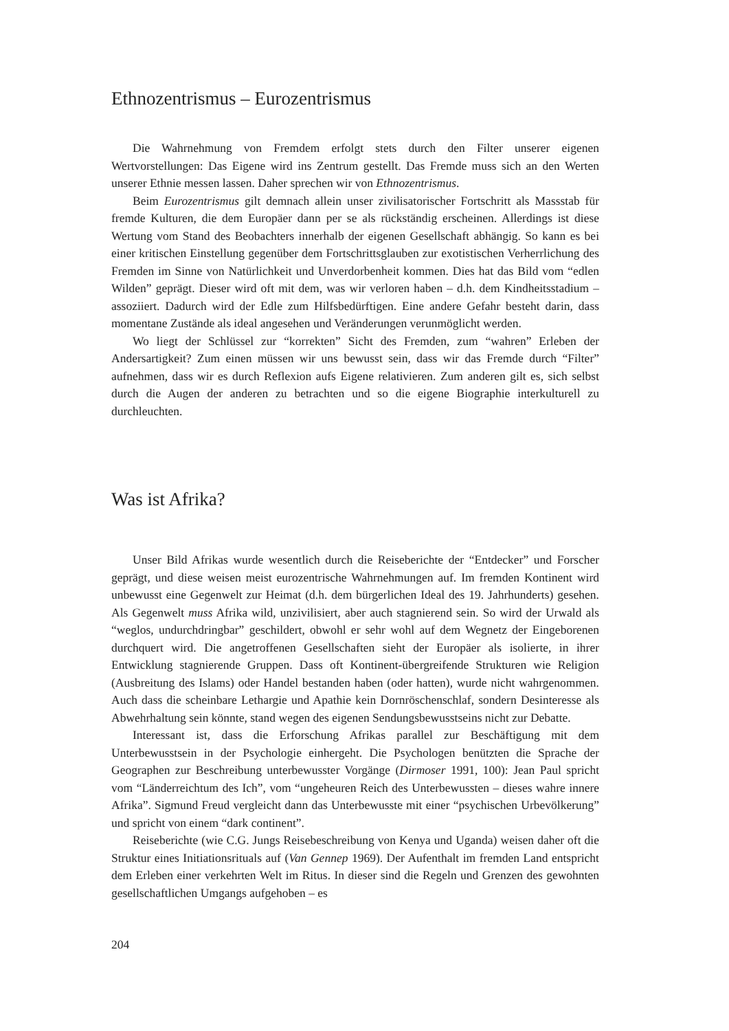Ethnozentrismus – Eurozentrismus
Die Wahrnehmung von Fremdem erfolgt stets durch den Filter unserer eigenen Wertvorstellungen: Das Eigene wird ins Zentrum gestellt. Das Fremde muss sich an den Werten unserer Ethnie messen lassen. Daher sprechen wir von Ethnozentrismus.
Beim Eurozentrismus gilt demnach allein unser zivilisatorischer Fortschritt als Massstab für fremde Kulturen, die dem Europäer dann per se als rückständig erscheinen. Allerdings ist diese Wertung vom Stand des Beobachters innerhalb der eigenen Gesellschaft abhängig. So kann es bei einer kritischen Einstellung gegenüber dem Fortschrittsglauben zur exotistischen Verherrlichung des Fremden im Sinne von Natürlichkeit und Unverdorbenheit kommen. Dies hat das Bild vom “edlen Wilden” geprägt. Dieser wird oft mit dem, was wir verloren haben – d.h. dem Kindheitsstadium – assoziiert. Dadurch wird der Edle zum Hilfsbedürftigen. Eine andere Gefahr besteht darin, dass momentane Zustände als ideal angesehen und Veränderungen verunmöglicht werden.
Wo liegt der Schlüssel zur “korrekten” Sicht des Fremden, zum “wahren” Erleben der Andersartigkeit? Zum einen müssen wir uns bewusst sein, dass wir das Fremde durch “Filter” aufnehmen, dass wir es durch Reflexion aufs Eigene relativieren. Zum anderen gilt es, sich selbst durch die Augen der anderen zu betrachten und so die eigene Biographie interkulturell zu durchleuchten.
Was ist Afrika?
Unser Bild Afrikas wurde wesentlich durch die Reiseberichte der “Entdecker” und Forscher geprägt, und diese weisen meist eurozentrische Wahrnehmungen auf. Im fremden Kontinent wird unbewusst eine Gegenwelt zur Heimat (d.h. dem bürgerlichen Ideal des 19. Jahrhunderts) gesehen. Als Gegenwelt muss Afrika wild, unzivilisiert, aber auch stagnierend sein. So wird der Urwald als “weglos, undurchdringbar” geschildert, obwohl er sehr wohl auf dem Wegnetz der Eingeborenen durchquert wird. Die angetroffenen Gesellschaften sieht der Europäer als isolierte, in ihrer Entwicklung stagnierende Gruppen. Dass oft Kontinent-übergreifende Strukturen wie Religion (Ausbreitung des Islams) oder Handel bestanden haben (oder hatten), wurde nicht wahrgenommen. Auch dass die scheinbare Lethargie und Apathie kein Dornröschenschlaf, sondern Desinteresse als Abwehrhaltung sein könnte, stand wegen des eigenen Sendungsbewusstseins nicht zur Debatte.
Interessant ist, dass die Erforschung Afrikas parallel zur Beschäftigung mit dem Unterbewusstsein in der Psychologie einhergeht. Die Psychologen benützten die Sprache der Geographen zur Beschreibung unterbewusster Vorgänge (Dirmoser 1991, 100): Jean Paul spricht vom “Länderreichtum des Ich”, vom “ungeheuren Reich des Unterbewussten – dieses wahre innere Afrika”. Sigmund Freud vergleicht dann das Unterbewusste mit einer “psychischen Urbevölkerung” und spricht von einem “dark continent”.
Reiseberichte (wie C.G. Jungs Reisebeschreibung von Kenya und Uganda) weisen daher oft die Struktur eines Initiationsrituals auf (Van Gennep 1969). Der Aufenthalt im fremden Land entspricht dem Erleben einer verkehrten Welt im Ritus. In dieser sind die Regeln und Grenzen des gewohnten gesellschaftlichen Umgangs aufgehoben – es
204